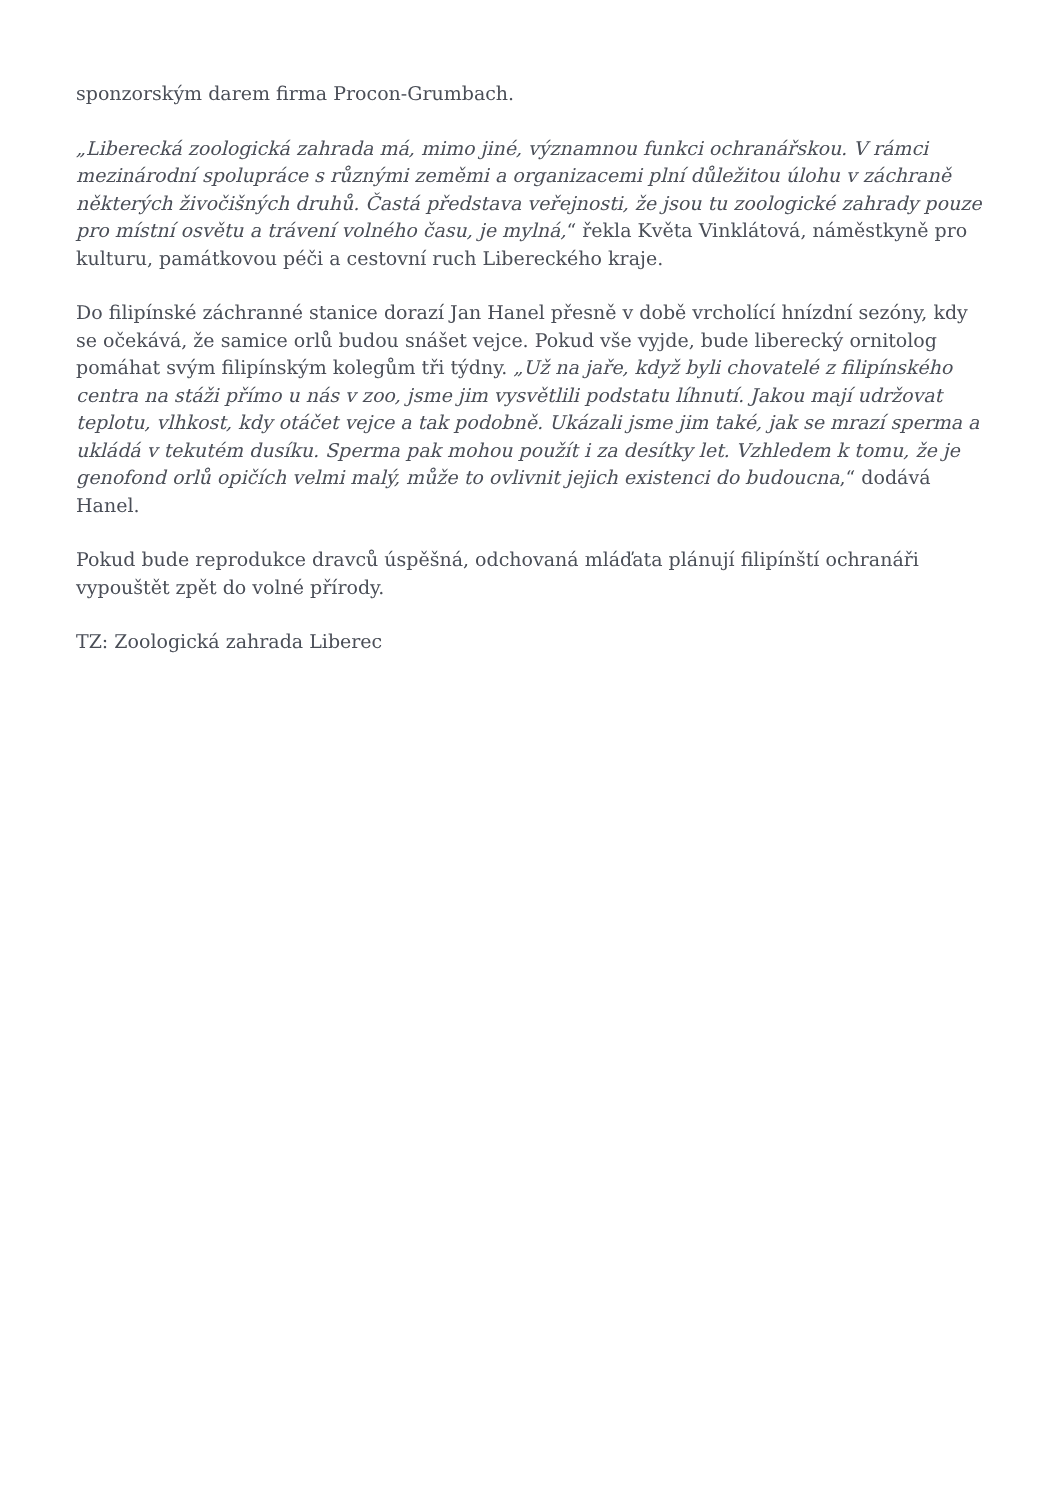sponzorským darem firma Procon-Grumbach.
„Liberecká zoologická zahrada má, mimo jiné, významnou funkci ochranářskou. V rámci mezinárodní spolupráce s různými zeměmi a organizacemi plní důležitou úlohu v záchraně některých živočišných druhů. Častá představa veřejnosti, že jsou tu zoologické zahrady pouze pro místní osvětu a trávení volného času, je mylná,“ řekla Květa Vinklátová, náměstkyně pro kulturu, památkovou péči a cestovní ruch Libereckého kraje.
Do filipínské záchranné stanice dorazí Jan Hanel přesně v době vrcholící hnízdní sezóny, kdy se očekává, že samice orlů budou snášet vejce. Pokud vše vyjde, bude liberecký ornitolog pomáhat svým filipínským kolegům tři týdny. „Už na jaře, když byli chovatelé z filipínského centra na stáži přímo u nás v zoo, jsme jim vysvětlili podstatu líhnutí. Jakou mají udržovat teplotu, vlhkost, kdy otáčet vejce a tak podobně. Ukázali jsme jim také, jak se mrazí sperma a ukládá v tekutém dusíku. Sperma pak mohou použít i za desítky let. Vzhledem k tomu, že je genofond orlů opičích velmi malý, může to ovlivnit jejich existenci do budoucna,“ dodává Hanel.
Pokud bude reprodukce dravců úspěšná, odchovaná mláďata plánují filipínští ochranáři vypouštět zpět do volné přírody.
TZ: Zoologická zahrada Liberec